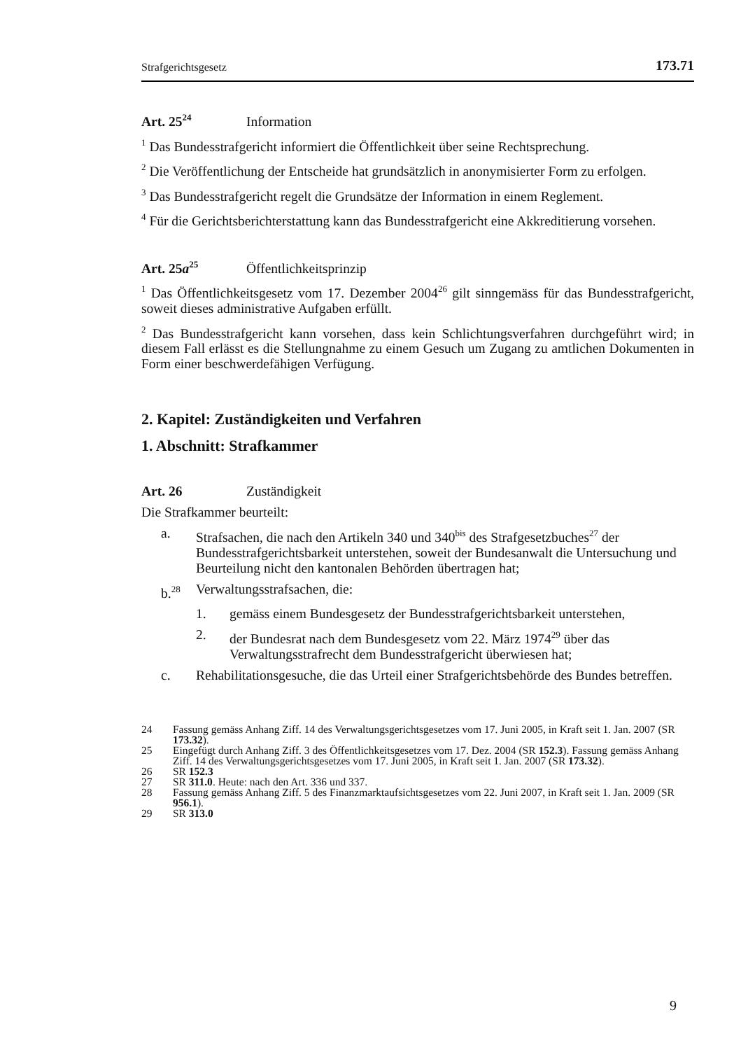Strafgerichtsgesetz 173.71
Art. 25<sup>24</sup> Information
<sup>1</sup> Das Bundesstrafgericht informiert die Öffentlichkeit über seine Rechtsprechung.
<sup>2</sup> Die Veröffentlichung der Entscheide hat grundsätzlich in anonymisierter Form zu erfolgen.
<sup>3</sup> Das Bundesstrafgericht regelt die Grundsätze der Information in einem Reglement.
<sup>4</sup> Für die Gerichtsberichterstattung kann das Bundesstrafgericht eine Akkreditierung vorsehen.
Art. 25a<sup>25</sup> Öffentlichkeitsprinzip
<sup>1</sup> Das Öffentlichkeitsgesetz vom 17. Dezember 2004<sup>26</sup> gilt sinngemäss für das Bundesstrafgericht, soweit dieses administrative Aufgaben erfüllt.
<sup>2</sup> Das Bundesstrafgericht kann vorsehen, dass kein Schlichtungsverfahren durchgeführt wird; in diesem Fall erlässt es die Stellungnahme zu einem Gesuch um Zugang zu amtlichen Dokumenten in Form einer beschwerdefähigen Verfügung.
2. Kapitel: Zuständigkeiten und Verfahren
1. Abschnitt: Strafkammer
Art. 26 Zuständigkeit
Die Strafkammer beurteilt:
a. Strafsachen, die nach den Artikeln 340 und 340<sup>bis</sup> des Strafgesetzbuches<sup>27</sup> der Bundesstrafgerichtsbarkeit unterstehen, soweit der Bundesanwalt die Untersuchung und Beurteilung nicht den kantonalen Behörden übertragen hat;
b.<sup>28</sup> Verwaltungsstrafsachen, die:
1. gemäss einem Bundesgesetz der Bundesstrafgerichtsbarkeit unterstehen,
2. der Bundesrat nach dem Bundesgesetz vom 22. März 1974<sup>29</sup> über das Verwaltungsstrafrecht dem Bundesstrafgericht überwiesen hat;
c. Rehabilitationsgesuche, die das Urteil einer Strafgerichtsbehörde des Bundes betreffen.
24 Fassung gemäss Anhang Ziff. 14 des Verwaltungsgerichtsgesetzes vom 17. Juni 2005, in Kraft seit 1. Jan. 2007 (SR 173.32).
25 Eingefügt durch Anhang Ziff. 3 des Öffentlichkeitsgesetzes vom 17. Dez. 2004 (SR 152.3). Fassung gemäss Anhang Ziff. 14 des Verwaltungsgerichtsgesetzes vom 17. Juni 2005, in Kraft seit 1. Jan. 2007 (SR 173.32).
26 SR 152.3
27 SR 311.0. Heute: nach den Art. 336 und 337.
28 Fassung gemäss Anhang Ziff. 5 des Finanzmarktaufsichtsgesetzes vom 22. Juni 2007, in Kraft seit 1. Jan. 2009 (SR 956.1).
29 SR 313.0
9